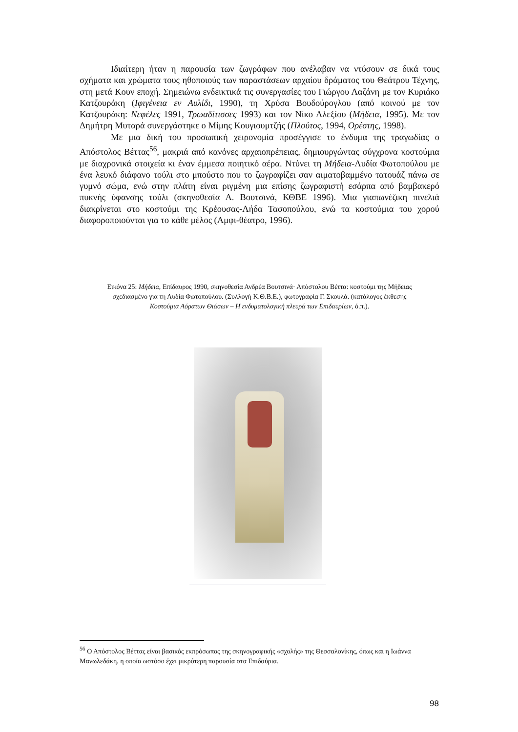Ιδιαίτερη ήταν η παρουσία των ζωγράφων που ανέλαβαν να ντύσουν σε δικά τους σχήματα και χρώματα τους ηθοποιούς των παραστάσεων αρχαίου δράματος του Θεάτρου Τέχνης, στη μετά Κουν εποχή. Σημειώνω ενδεικτικά τις συνεργασίες του Γιώργου Λαζάνη με τον Κυριάκο Κατζουράκη (Ιφιγένεια εν Αυλίδι, 1990), τη Χρύσα Βουδούρογλου (από κοινού με τον Κατζουράκη: Νεφέλες 1991, Τρωαδίτισσες 1993) και τον Νίκο Αλεξίου (Μήδεια, 1995). Με τον Δημήτρη Μυταρά συνεργάστηκε ο Μίμης Κουγιουμτζής (Πλούτος, 1994, Ορέστης, 1998).
Με μια δική του προσωπική χειρονομία προσέγγισε το ένδυμα της τραγωδίας ο Απόστολος Βέττας<sup>56</sup>, μακριά από κανόνες αρχαιοπρέπειας, δημιουργώντας σύγχρονα κοστούμια με διαχρονικά στοιχεία κι έναν έμμεσα ποιητικό αέρα. Ντύνει τη Μήδεια-Λυδία Φωτοπούλου με ένα λευκό διάφανο τούλι στο μπούστο που το ζωγραφίζει σαν αιματοβαμμένο τατουάζ πάνω σε γυμνό σώμα, ενώ στην πλάτη είναι ριγμένη μια επίσης ζωγραφιστή εσάρπα από βαμβακερό πυκνής ύφανσης τούλι (σκηνοθεσία Α. Βουτσινά, ΚΘΒΕ 1996). Μια γιαπωνέζικη πινελιά διακρίνεται στο κοστούμι της Κρέουσας-Λήδα Τασοπούλου, ενώ τα κοστούμια του χορού διαφοροποιούνται για το κάθε μέλος (Αμφι-θέατρο, 1996).
Εικόνα 25: Μήδεια, Επίδαυρος 1990, σκηνοθεσία Ανδρέα Βουτσινά· Απόστολου Βέττα: κοστούμι της Μήδειας σχεδιασμένο για τη Λυδία Φωτοπούλου. (Συλλογή Κ.Θ.Β.Ε.), φωτογραφία Γ. Σκουλά. (κατάλογος έκθεσης Κοστούμια Αόρατων Θιάσων – Η ενδυματολογική πλευρά των Επιδαυρίων, ό.π.).
<sup>56</sup> Ο Απόστολος Βέττας είναι βασικός εκπρόσωπος της σκηνογραφικής «σχολής» της Θεσσαλονίκης, όπως και η Ιωάννα Μανωλεδάκη, η οποία ωστόσο έχει μικρότερη παρουσία στα Επιδαύρια.
98